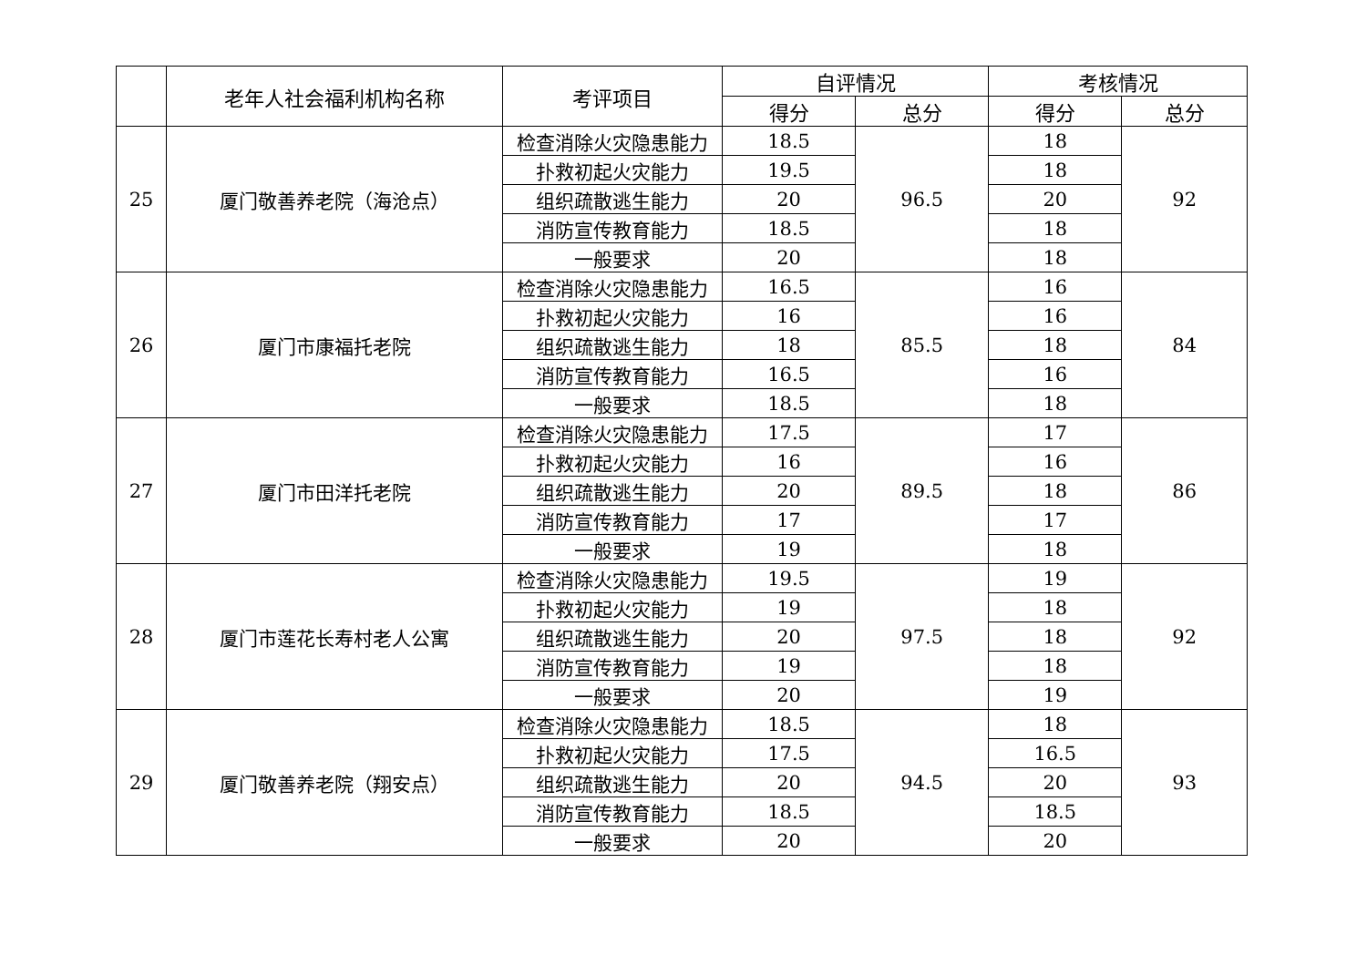| | 老年人社会福利机构名称 | 考评项目 | 自评情况 | | 考核情况 | |
| --- | --- | --- | --- | --- | --- | --- |
| | | | 得分 | 总分 | 得分 | 总分 |
| 25 | 厦门敬善养老院（海沧点） | 检查消除火灾隐患能力 | 18.5 | 96.5 | 18 | 92 |
| | | 扑救初起火灾能力 | 19.5 | | 18 | |
| | | 组织疏散逃生能力 | 20 | | 20 | |
| | | 消防宣传教育能力 | 18.5 | | 18 | |
| | | 一般要求 | 20 | | 18 | |
| 26 | 厦门市康福托老院 | 检查消除火灾隐患能力 | 16.5 | 85.5 | 16 | 84 |
| | | 扑救初起火灾能力 | 16 | | 16 | |
| | | 组织疏散逃生能力 | 18 | | 18 | |
| | | 消防宣传教育能力 | 16.5 | | 16 | |
| | | 一般要求 | 18.5 | | 18 | |
| 27 | 厦门市田洋托老院 | 检查消除火灾隐患能力 | 17.5 | 89.5 | 17 | 86 |
| | | 扑救初起火灾能力 | 16 | | 16 | |
| | | 组织疏散逃生能力 | 20 | | 18 | |
| | | 消防宣传教育能力 | 17 | | 17 | |
| | | 一般要求 | 19 | | 18 | |
| 28 | 厦门市莲花长寿村老人公寓 | 检查消除火灾隐患能力 | 19.5 | 97.5 | 19 | 92 |
| | | 扑救初起火灾能力 | 19 | | 18 | |
| | | 组织疏散逃生能力 | 20 | | 18 | |
| | | 消防宣传教育能力 | 19 | | 18 | |
| | | 一般要求 | 20 | | 19 | |
| 29 | 厦门敬善养老院（翔安点） | 检查消除火灾隐患能力 | 18.5 | 94.5 | 18 | 93 |
| | | 扑救初起火灾能力 | 17.5 | | 16.5 | |
| | | 组织疏散逃生能力 | 20 | | 20 | |
| | | 消防宣传教育能力 | 18.5 | | 18.5 | |
| | | 一般要求 | 20 | | 20 | |